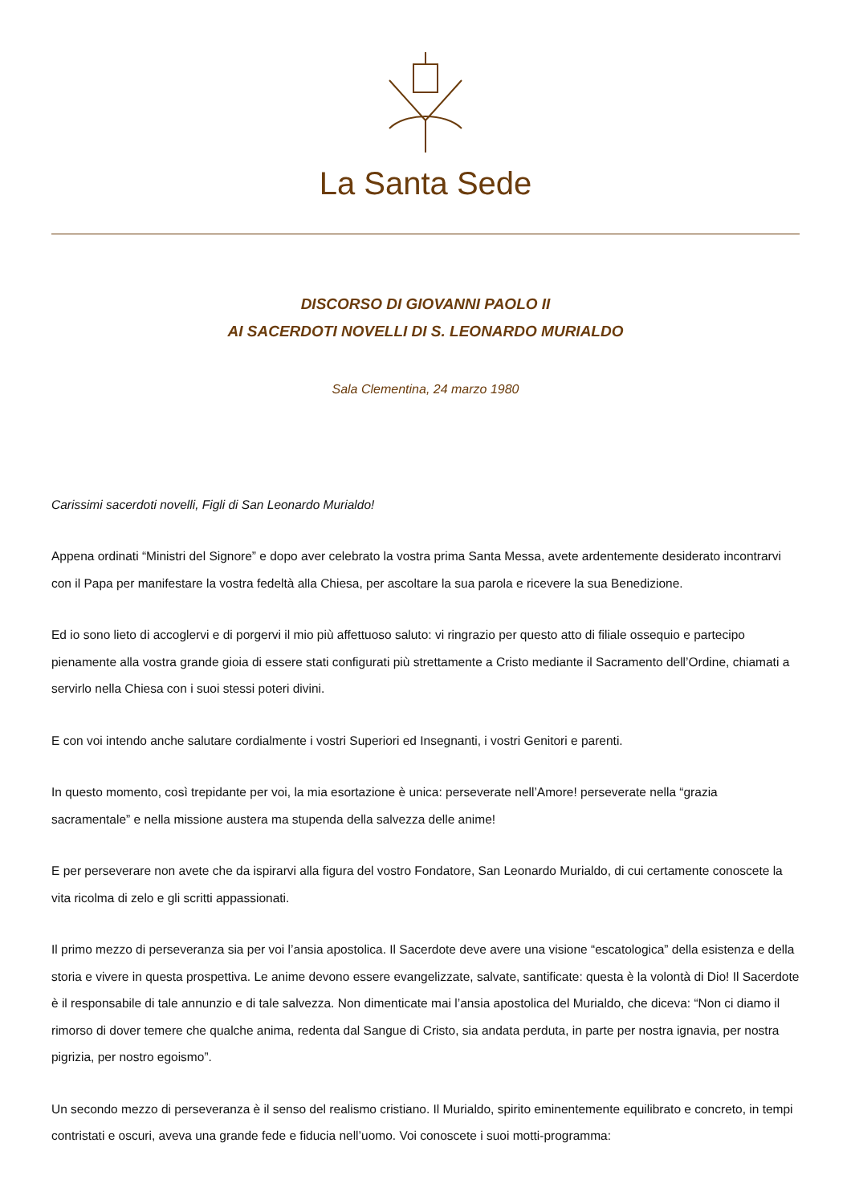La Santa Sede
DISCORSO DI GIOVANNI PAOLO II
AI SACERDOTI NOVELLI DI S. LEONARDO MURIALDO
Sala Clementina, 24 marzo 1980
Carissimi sacerdoti novelli, Figli di San Leonardo Murialdo!
Appena ordinati “Ministri del Signore” e dopo aver celebrato la vostra prima Santa Messa, avete ardentemente desiderato incontrarvi con il Papa per manifestare la vostra fedeltà alla Chiesa, per ascoltare la sua parola e ricevere la sua Benedizione.
Ed io sono lieto di accoglervi e di porgervi il mio più affettuoso saluto: vi ringrazio per questo atto di filiale ossequio e partecipo pienamente alla vostra grande gioia di essere stati configurati più strettamente a Cristo mediante il Sacramento dell’Ordine, chiamati a servirlo nella Chiesa con i suoi stessi poteri divini.
E con voi intendo anche salutare cordialmente i vostri Superiori ed Insegnanti, i vostri Genitori e parenti.
In questo momento, così trepidante per voi, la mia esortazione è unica: perseverate nell’Amore! perseverate nella “grazia sacramentale” e nella missione austera ma stupenda della salvezza delle anime!
E per perseverare non avete che da ispirarvi alla figura del vostro Fondatore, San Leonardo Murialdo, di cui certamente conoscete la vita ricolma di zelo e gli scritti appassionati.
Il primo mezzo di perseveranza sia per voi l’ansia apostolica. Il Sacerdote deve avere una visione “escatologica” della esistenza e della storia e vivere in questa prospettiva. Le anime devono essere evangelizzate, salvate, santificate: questa è la volontà di Dio! Il Sacerdote è il responsabile di tale annunzio e di tale salvezza. Non dimenticate mai l’ansia apostolica del Murialdo, che diceva: “Non ci diamo il rimorso di dover temere che qualche anima, redenta dal Sangue di Cristo, sia andata perduta, in parte per nostra ignavia, per nostra pigrizia, per nostro egoismo”.
Un secondo mezzo di perseveranza è il senso del realismo cristiano. Il Murialdo, spirito eminentemente equilibrato e concreto, in tempi contristati e oscuri, aveva una grande fede e fiducia nell’uomo. Voi conoscete i suoi motti-programma: